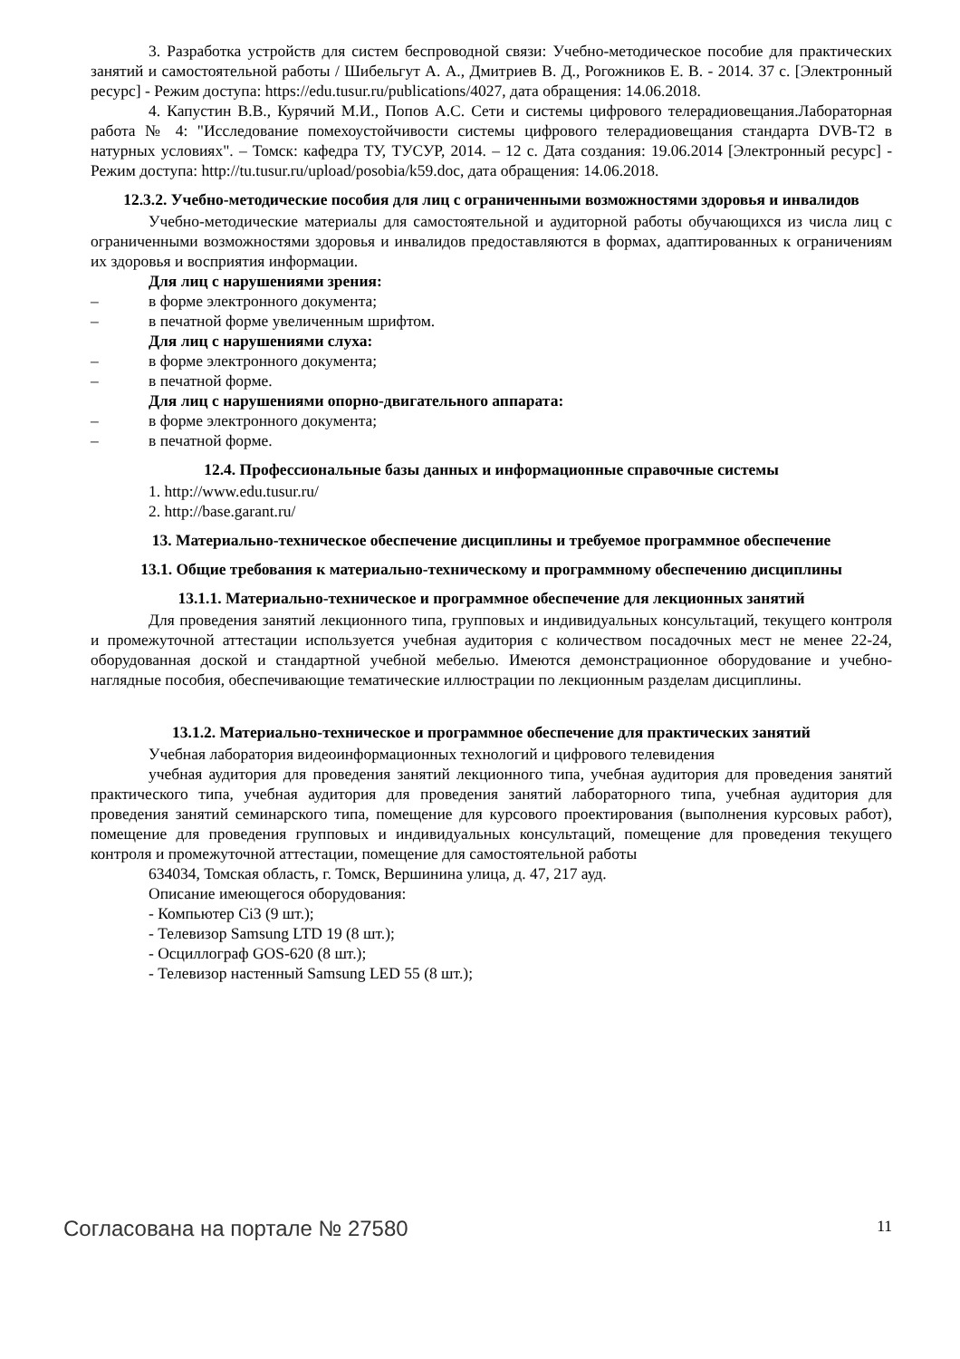3. Разработка устройств для систем беспроводной связи: Учебно-методическое пособие для практических занятий и самостоятельной работы / Шибельгут А. А., Дмитриев В. Д., Рогожников Е. В. - 2014. 37 с. [Электронный ресурс] - Режим доступа: https://edu.tusur.ru/publications/4027, дата обращения: 14.06.2018.
4. Капустин В.В., Курячий М.И., Попов А.С. Сети и системы цифрового телерадиовещания.Лабораторная работа № 4: "Исследование помехоустойчивости системы цифрового телерадиовещания стандарта DVB-T2 в натурных условиях". – Томск: кафедра ТУ, ТУСУР, 2014. – 12 с. Дата создания: 19.06.2014 [Электронный ресурс] - Режим доступа: http://tu.tusur.ru/upload/posobia/k59.doc, дата обращения: 14.06.2018.
12.3.2. Учебно-методические пособия для лиц с ограниченными возможностями здоровья и инвалидов
Учебно-методические материалы для самостоятельной и аудиторной работы обучающихся из числа лиц с ограниченными возможностями здоровья и инвалидов предоставляются в формах, адаптированных к ограничениям их здоровья и восприятия информации.
Для лиц с нарушениями зрения:
–в форме электронного документа;
–в печатной форме увеличенным шрифтом.
Для лиц с нарушениями слуха:
–в форме электронного документа;
–в печатной форме.
Для лиц с нарушениями опорно-двигательного аппарата:
–в форме электронного документа;
–в печатной форме.
12.4. Профессиональные базы данных и информационные справочные системы
1. http://www.edu.tusur.ru/
2. http://base.garant.ru/
13. Материально-техническое обеспечение дисциплины и требуемое программное обеспечение
13.1. Общие требования к материально-техническому и программному обеспечению дисциплины
13.1.1. Материально-техническое и программное обеспечение для лекционных занятий
Для проведения занятий лекционного типа, групповых и индивидуальных консультаций, текущего контроля и промежуточной аттестации используется учебная аудитория с количеством посадочных мест не менее 22-24, оборудованная доской и стандартной учебной мебелью. Имеются демонстрационное оборудование и учебно-наглядные пособия, обеспечивающие тематические иллюстрации по лекционным разделам дисциплины.
13.1.2. Материально-техническое и программное обеспечение для практических занятий
Учебная лаборатория видеоинформационных технологий и цифрового телевидения
учебная аудитория для проведения занятий лекционного типа, учебная аудитория для проведения занятий практического типа, учебная аудитория для проведения занятий лабораторного типа, учебная аудитория для проведения занятий семинарского типа, помещение для курсового проектирования (выполнения курсовых работ), помещение для проведения групповых и индивидуальных консультаций, помещение для проведения текущего контроля и промежуточной аттестации, помещение для самостоятельной работы
634034, Томская область, г. Томск, Вершинина улица, д. 47, 217 ауд.
Описание имеющегося оборудования:
- Компьютер Ci3 (9 шт.);
- Телевизор Samsung LTD 19 (8 шт.);
- Осциллограф GOS-620 (8 шт.);
- Телевизор настенный Samsung LED 55 (8 шт.);
Согласована на портале № 27580 11